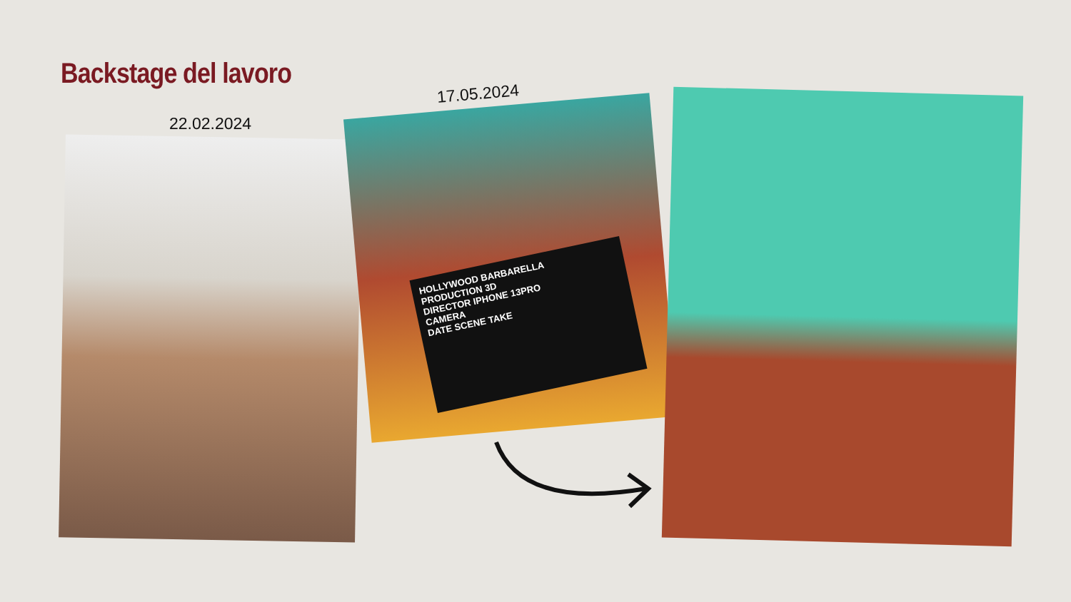Backstage del lavoro
22.02.2024
17.05.2024
HOLLYWOOD BARBARELLA
PRODUCTION 3D
DIRECTOR IPHONE 13PRO
CAMERA
DATE SCENE TAKE